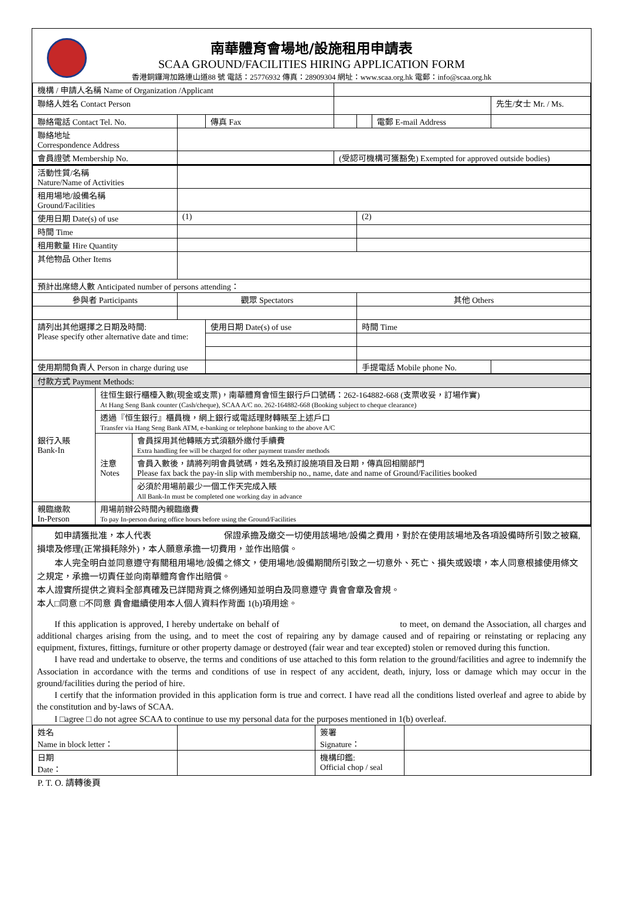南華體育會場地/設施租用申請表
SCAA GROUND/FACILITIES HIRING APPLICATION FORM
香港銅鑼灣加路連山道88 號 電話：25776932 傳真：28909304 網址：www.scaa.org.hk 電郵：info@scaa.org.hk
| 機構 / 申請人名稱 Name of Organization /Applicant | | | | | | |
| 聯絡人姓名 Contact Person | | | | | | 先生/女士 Mr. / Ms. |
| 聯絡電話 Contact Tel. No. | | 傳真 Fax | | | 電郵 E-mail Address | |
| 聯絡地址 Correspondence Address | | | | | | |
| 會員證號 Membership No. | | | (受認可機構可獲豁免) Exempted for approved outside bodies) | | | |
| 活動性質/名稱 Nature/Name of Activities | | | | | | |
| 租用場地/設備名稱 Ground/Facilities | | | | | | |
| 使用日期 Date(s) of use | (1) | | | (2) | | |
| 時間 Time | | | | | | |
| 租用數量 Hire Quantity | | | | | | |
| 其他物品 Other Items | | | | | | |
| 預計出席總人數 Anticipated number of persons attending： | | | | | | |
| 參與者 Participants | 觀眾 Spectators | | | 其他 Others | | |
| 請列出其他選擇之日期及時間: Please specify other alternative date and time: | | 使用日期 Date(s) of use | | 時間 Time | | |
| 使用期間負責人 Person in charge during use | | | | 手提電話 Mobile phone No. | | |
| 付款方式 Payment Methods: | | |
| 銀行入賬 Bank-In | 往恒生銀行櫃檯入數(現金或支票)，南華體育會恒生銀行戶口號碼：262-164882-668 (支票收妥，訂場作實) At Hang Seng Bank counter (Cash/cheque), SCAA A/C no. 262-164882-668 (Booking subject to cheque clearance) | |
| | 透過『恒生銀行』櫃員機，網上銀行或電話理財轉賬至上述戶口 Transfer via Hang Seng Bank ATM, e-banking or telephone banking to the above A/C | |
| | 注意 Notes | 會員採用其他轉賬方式須額外繳付手續費 Extra handling fee will be charged for other payment transfer methods |
| | | 會員入數後，請將列明會員號碼，姓名及預訂設施項目及日期，傳真回相關部門 Please fax back the pay-in slip with membership no., name, date and name of Ground/Facilities booked |
| | | 必須於用場前最少一個工作天完成入賬 All Bank-In must be completed one working day in advance |
| 親臨繳款 In-Person | 用場前辦公時間內親臨繳費 To pay In-person during office hours before using the Ground/Facilities | |
如申請獲批准，本人代表 　　　　　　　　保證承擔及繳交一切使用該場地/設備之費用，對於在使用該場地及各項設備時所引致之被竊,損壞及修理(正常損耗除外)，本人願意承擔一切費用，並作出賠償。
本人完全明白並同意遵守有關租用場地/設備之條文，使用場地/設備期間所引致之一切意外、死亡、損失或毀壞，本人同意根據使用條文之規定，承擔一切責任並向南華體育會作出賠償。
本人證實所提供之資料全部真確及已詳閱背頁之條例通知並明白及同意遵守 貴會會章及會規。
本人□同意 □不同意 貴會繼續使用本人個人資料作背面 1(b)項用途。
If this application is approved, I hereby undertake on behalf of　　　　　　　　　　　　　to meet, on demand the Association, all charges and additional charges arising from the using, and to meet the cost of repairing any by damage caused and of repairing or reinstating or replacing any equipment, fixtures, fittings, furniture or other property damage or destroyed (fair wear and tear excepted) stolen or removed during this function.
I have read and undertake to observe, the terms and conditions of use attached to this form relation to the ground/facilities and agree to indemnify the Association in accordance with the terms and conditions of use in respect of any accident, death, injury, loss or damage which may occur in the ground/facilities during the period of hire.
I certify that the information provided in this application form is true and correct. I have read all the conditions listed overleaf and agree to abide by the constitution and by-laws of SCAA.
I □agree □ do not agree SCAA to continue to use my personal data for the purposes mentioned in 1(b) overleaf.
| 姓名 Name in block letter： | | 簽署 Signature： | |
| 日期 Date： | | 機構印鑑: Official chop / seal | |
P. T. O. 請轉後頁